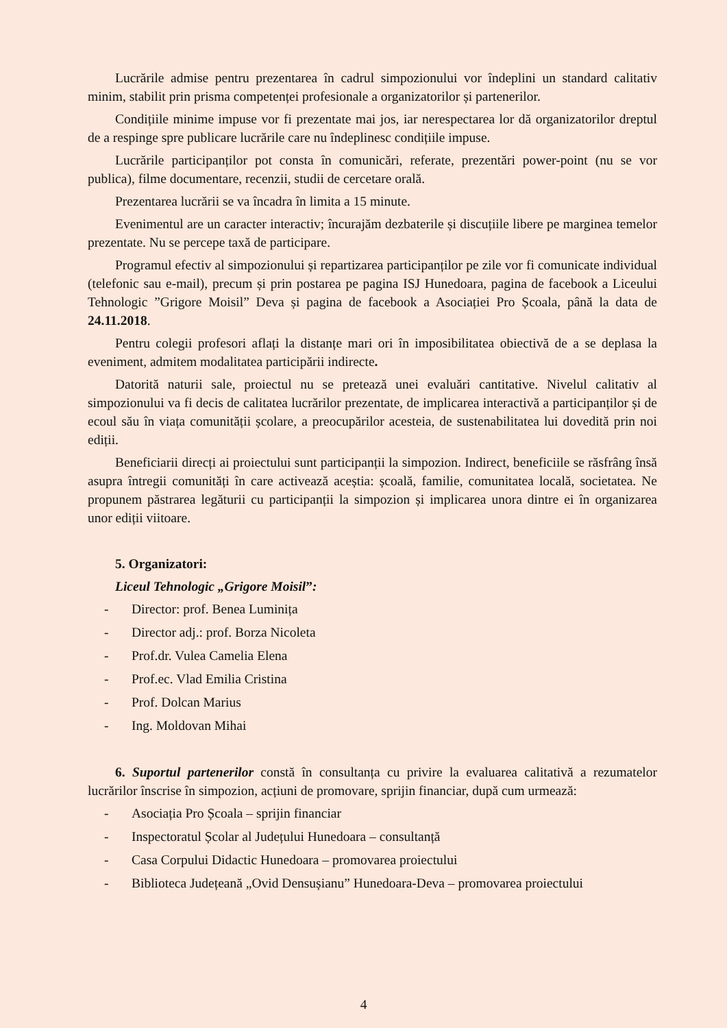Lucrările admise pentru prezentarea în cadrul simpozionului vor îndeplini un standard calitativ minim, stabilit prin prisma competenței profesionale a organizatorilor și partenerilor.
Condițiile minime impuse vor fi prezentate mai jos, iar nerespectarea lor dă organizatorilor dreptul de a respinge spre publicare lucrările care nu îndeplinesc condițiile impuse.
Lucrările participanților pot consta în comunicări, referate, prezentări power-point (nu se vor publica), filme documentare, recenzii, studii de cercetare orală.
Prezentarea lucrării se va încadra în limita a 15 minute.
Evenimentul are un caracter interactiv; încurajăm dezbaterile și discuțiile libere pe marginea temelor prezentate. Nu se percepe taxă de participare.
Programul efectiv al simpozionului și repartizarea participanților pe zile vor fi comunicate individual (telefonic sau e-mail), precum și prin postarea pe pagina ISJ Hunedoara, pagina de facebook a Liceului Tehnologic ”Grigore Moisil” Deva și pagina de facebook a Asociației Pro Școala, până la data de 24.11.2018.
Pentru colegii profesori aflați la distanțe mari ori în imposibilitatea obiectivă de a se deplasa la eveniment, admitem modalitatea participării indirecte.
Datorită naturii sale, proiectul nu se pretează unei evaluări cantitative. Nivelul calitativ al simpozionului va fi decis de calitatea lucrărilor prezentate, de implicarea interactivă a participanților și de ecoul său în viața comunității școlare, a preocupărilor acesteia, de sustenabilitatea lui dovedită prin noi ediții.
Beneficiarii direcți ai proiectului sunt participanții la simpozion. Indirect, beneficiile se răsfrâng însă asupra întregii comunități în care activează aceștia: școală, familie, comunitatea locală, societatea. Ne propunem păstrarea legăturii cu participanții la simpozion și implicarea unora dintre ei în organizarea unor ediții viitoare.
5. Organizatori:
Liceul Tehnologic „Grigore Moisil”:
- Director: prof. Benea Luminița
- Director adj.: prof. Borza Nicoleta
- Prof.dr. Vulea Camelia Elena
- Prof.ec. Vlad Emilia Cristina
- Prof. Dolcan Marius
- Ing. Moldovan Mihai
6. Suportul partenerilor constă în consultanța cu privire la evaluarea calitativă a rezumatelor lucrărilor înscrise în simpozion, acțiuni de promovare, sprijin financiar, după cum urmează:
- Asociația Pro Școala – sprijin financiar
- Inspectoratul Școlar al Județului Hunedoara – consultanță
- Casa Corpului Didactic Hunedoara – promovarea proiectului
- Biblioteca Județeană „Ovid Densușianu” Hunedoara-Deva – promovarea proiectului
4